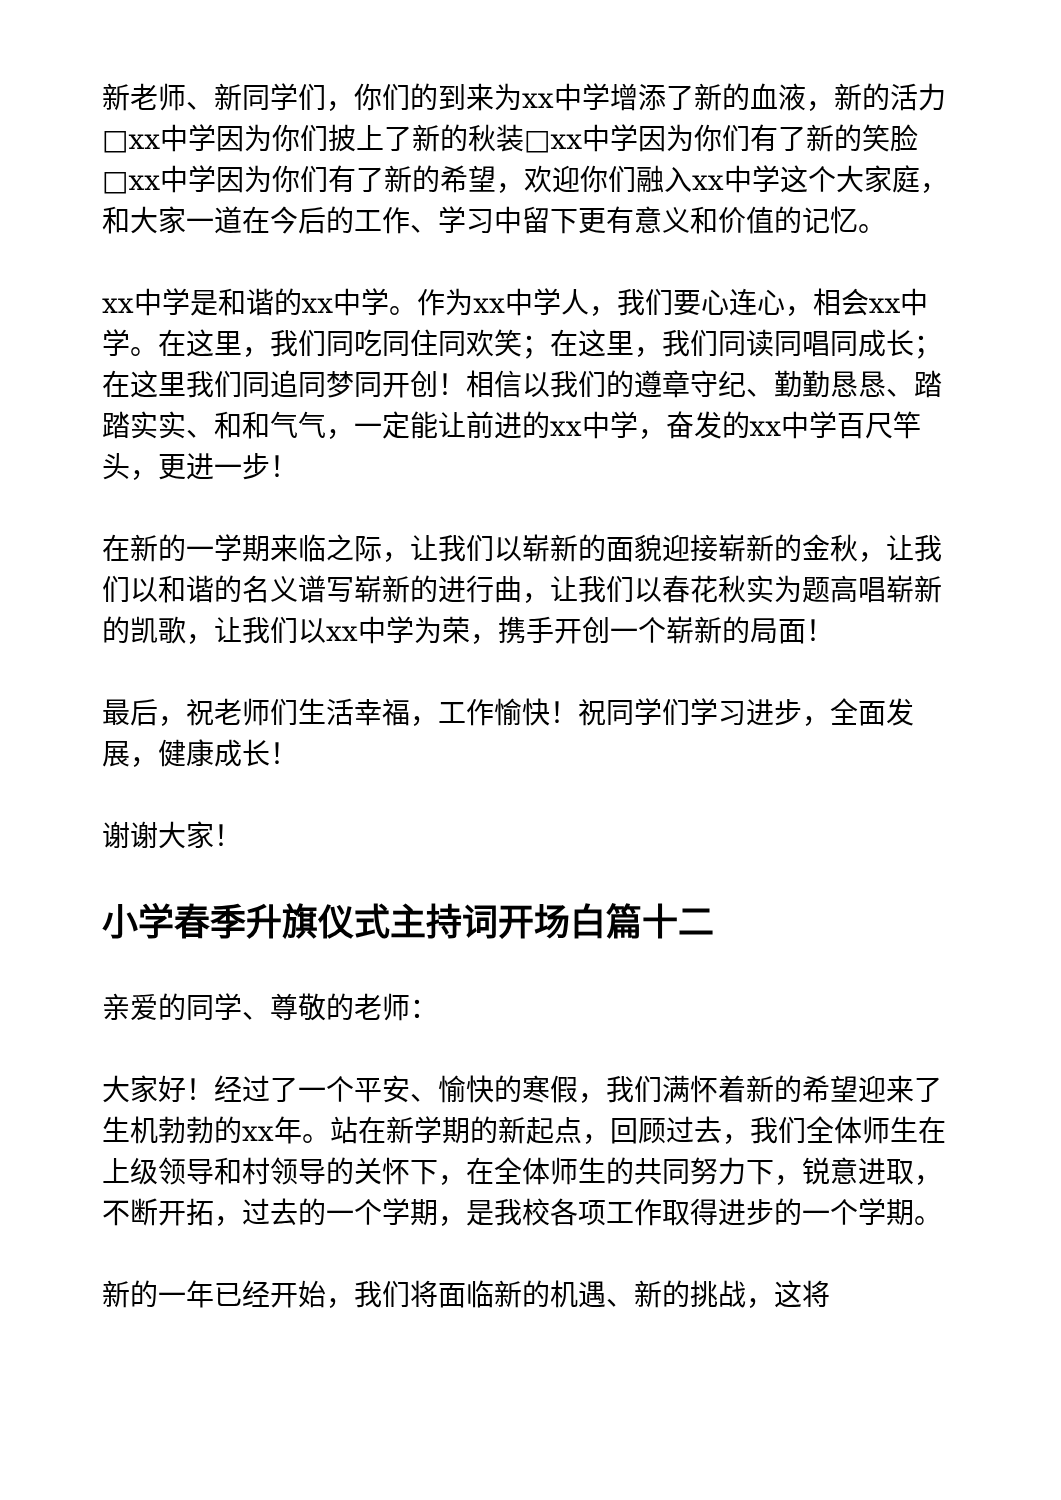新老师、新同学们，你们的到来为xx中学增添了新的血液，新的活力□xx中学因为你们披上了新的秋装□xx中学因为你们有了新的笑脸□xx中学因为你们有了新的希望，欢迎你们融入xx中学这个大家庭，和大家一道在今后的工作、学习中留下更有意义和价值的记忆。
xx中学是和谐的xx中学。作为xx中学人，我们要心连心，相会xx中学。在这里，我们同吃同住同欢笑；在这里，我们同读同唱同成长；在这里我们同追同梦同开创！相信以我们的遵章守纪、勤勤恳恳、踏踏实实、和和气气，一定能让前进的xx中学，奋发的xx中学百尺竿头，更进一步！
在新的一学期来临之际，让我们以崭新的面貌迎接崭新的金秋，让我们以和谐的名义谱写崭新的进行曲，让我们以春花秋实为题高唱崭新的凯歌，让我们以xx中学为荣，携手开创一个崭新的局面！
最后，祝老师们生活幸福，工作愉快！祝同学们学习进步，全面发展，健康成长！
谢谢大家！
小学春季升旗仪式主持词开场白篇十二
亲爱的同学、尊敬的老师：
大家好！经过了一个平安、愉快的寒假，我们满怀着新的希望迎来了生机勃勃的xx年。站在新学期的新起点，回顾过去，我们全体师生在上级领导和村领导的关怀下，在全体师生的共同努力下，锐意进取，不断开拓，过去的一个学期，是我校各项工作取得进步的一个学期。
新的一年已经开始，我们将面临新的机遇、新的挑战，这将